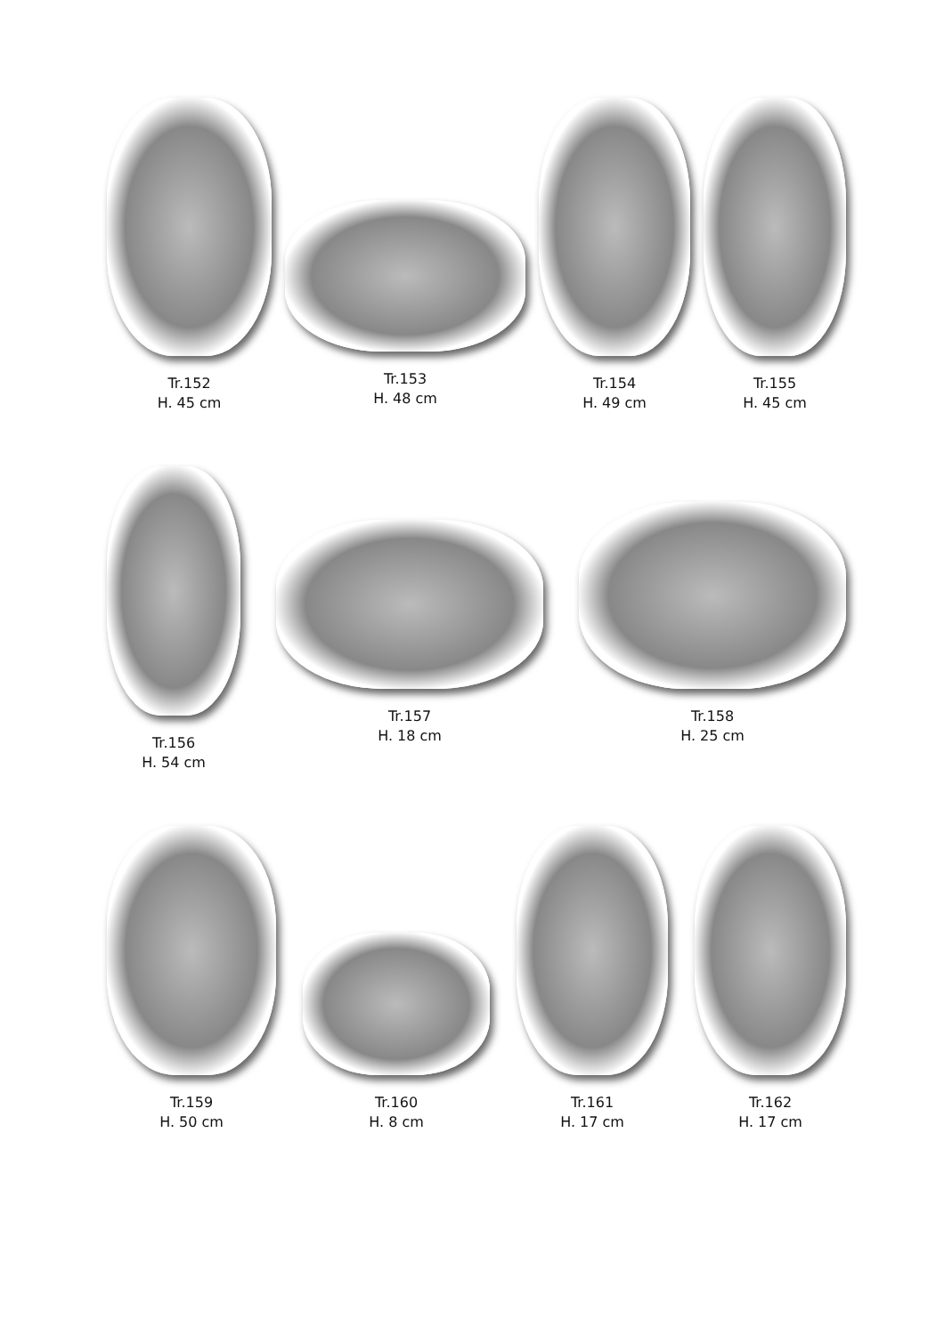Tr.152
H. 45 cm
Tr.153
H. 48 cm
Tr.154
H. 49 cm
Tr.155
H. 45 cm
Tr.156
H. 54 cm
Tr.157
H. 18 cm
Tr.158
H. 25 cm
Tr.159
H. 50 cm
Tr.160
H. 8 cm
Tr.161
H. 17 cm
Tr.162
H. 17 cm